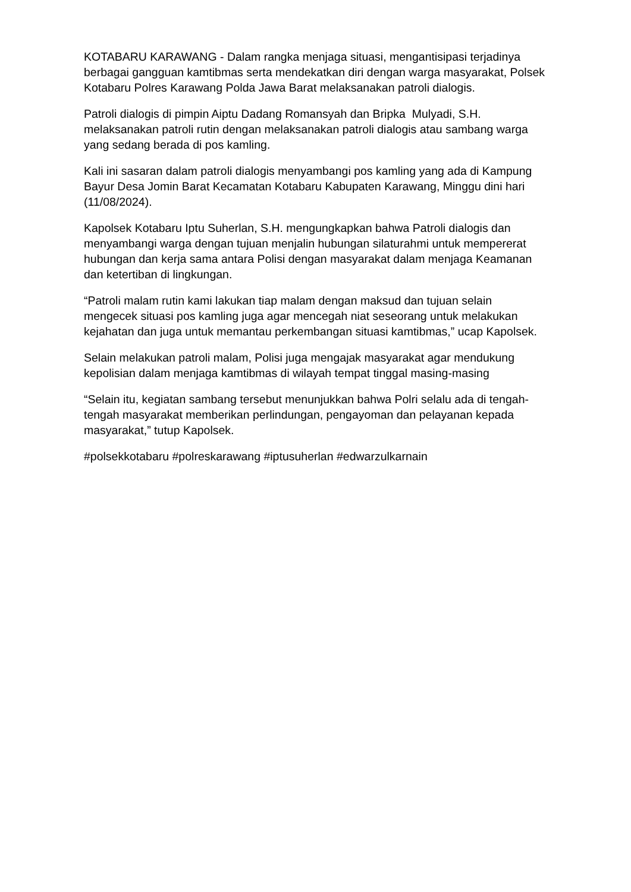KOTABARU KARAWANG - Dalam rangka menjaga situasi, mengantisipasi terjadinya berbagai gangguan kamtibmas serta mendekatkan diri dengan warga masyarakat, Polsek Kotabaru Polres Karawang Polda Jawa Barat melaksanakan patroli dialogis.
Patroli dialogis di pimpin Aiptu Dadang Romansyah dan Bripka Mulyadi, S.H. melaksanakan patroli rutin dengan melaksanakan patroli dialogis atau sambang warga yang sedang berada di pos kamling.
Kali ini sasaran dalam patroli dialogis menyambangi pos kamling yang ada di Kampung Bayur Desa Jomin Barat Kecamatan Kotabaru Kabupaten Karawang, Minggu dini hari (11/08/2024).
Kapolsek Kotabaru Iptu Suherlan, S.H. mengungkapkan bahwa Patroli dialogis dan menyambangi warga dengan tujuan menjalin hubungan silaturahmi untuk mempererat hubungan dan kerja sama antara Polisi dengan masyarakat dalam menjaga Keamanan dan ketertiban di lingkungan.
“Patroli malam rutin kami lakukan tiap malam dengan maksud dan tujuan selain mengecek situasi pos kamling juga agar mencegah niat seseorang untuk melakukan kejahatan dan juga untuk memantau perkembangan situasi kamtibmas,” ucap Kapolsek.
Selain melakukan patroli malam, Polisi juga mengajak masyarakat agar mendukung kepolisian dalam menjaga kamtibmas di wilayah tempat tinggal masing-masing
“Selain itu, kegiatan sambang tersebut menunjukkan bahwa Polri selalu ada di tengah-tengah masyarakat memberikan perlindungan, pengayoman dan pelayanan kepada masyarakat,” tutup Kapolsek.
#polsekkotabaru #polreskarawang #iptusuherlan #edwarzulkarnain